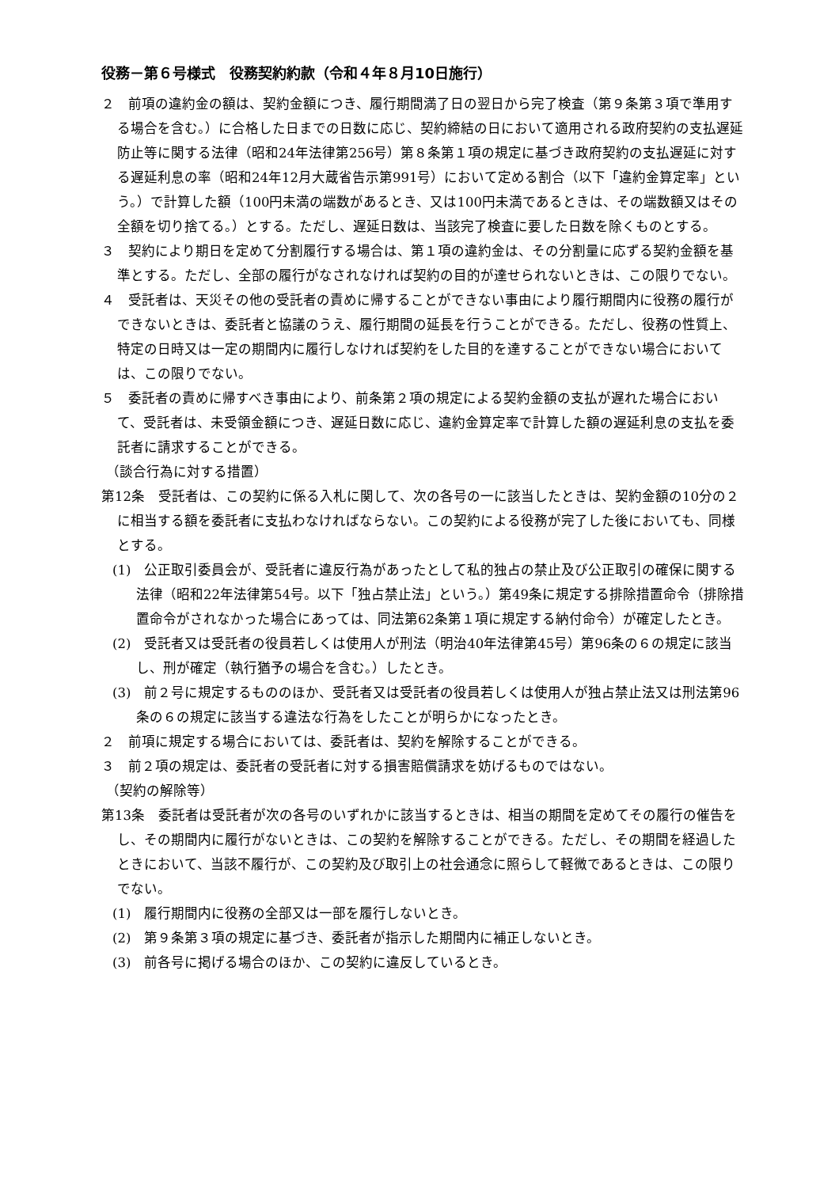役務－第６号様式　役務契約約款（令和４年８月10日施行）
２　前項の違約金の額は、契約金額につき、履行期間満了日の翌日から完了検査（第９条第３項で準用する場合を含む。）に合格した日までの日数に応じ、契約締結の日において適用される政府契約の支払遅延防止等に関する法律（昭和24年法律第256号）第８条第１項の規定に基づき政府契約の支払遅延に対する遅延利息の率（昭和24年12月大蔵省告示第991号）において定める割合（以下「違約金算定率」という。）で計算した額（100円未満の端数があるとき、又は100円未満であるときは、その端数額又はその全額を切り捨てる。）とする。ただし、遅延日数は、当該完了検査に要した日数を除くものとする。
３　契約により期日を定めて分割履行する場合は、第１項の違約金は、その分割量に応ずる契約金額を基準とする。ただし、全部の履行がなされなければ契約の目的が達せられないときは、この限りでない。
４　受託者は、天災その他の受託者の責めに帰することができない事由により履行期間内に役務の履行ができないときは、委託者と協議のうえ、履行期間の延長を行うことができる。ただし、役務の性質上、特定の日時又は一定の期間内に履行しなければ契約をした目的を達することができない場合においては、この限りでない。
５　委託者の責めに帰すべき事由により、前条第２項の規定による契約金額の支払が遅れた場合において、受託者は、未受領金額につき、遅延日数に応じ、違約金算定率で計算した額の遅延利息の支払を委託者に請求することができる。
（談合行為に対する措置）
第12条　受託者は、この契約に係る入札に関して、次の各号の一に該当したときは、契約金額の10分の２に相当する額を委託者に支払わなければならない。この契約による役務が完了した後においても、同様とする。
(1)　公正取引委員会が、受託者に違反行為があったとして私的独占の禁止及び公正取引の確保に関する法律（昭和22年法律第54号。以下「独占禁止法」という。）第49条に規定する排除措置命令（排除措置命令がされなかった場合にあっては、同法第62条第１項に規定する納付命令）が確定したとき。
(2)　受託者又は受託者の役員若しくは使用人が刑法（明治40年法律第45号）第96条の６の規定に該当し、刑が確定（執行猶予の場合を含む。）したとき。
(3)　前２号に規定するもののほか、受託者又は受託者の役員若しくは使用人が独占禁止法又は刑法第96条の６の規定に該当する違法な行為をしたことが明らかになったとき。
２　前項に規定する場合においては、委託者は、契約を解除することができる。
３　前２項の規定は、委託者の受託者に対する損害賠償請求を妨げるものではない。
（契約の解除等）
第13条　委託者は受託者が次の各号のいずれかに該当するときは、相当の期間を定めてその履行の催告をし、その期間内に履行がないときは、この契約を解除することができる。ただし、その期間を経過したときにおいて、当該不履行が、この契約及び取引上の社会通念に照らして軽微であるときは、この限りでない。
(1)　履行期間内に役務の全部又は一部を履行しないとき。
(2)　第９条第３項の規定に基づき、委託者が指示した期間内に補正しないとき。
(3)　前各号に掲げる場合のほか、この契約に違反しているとき。